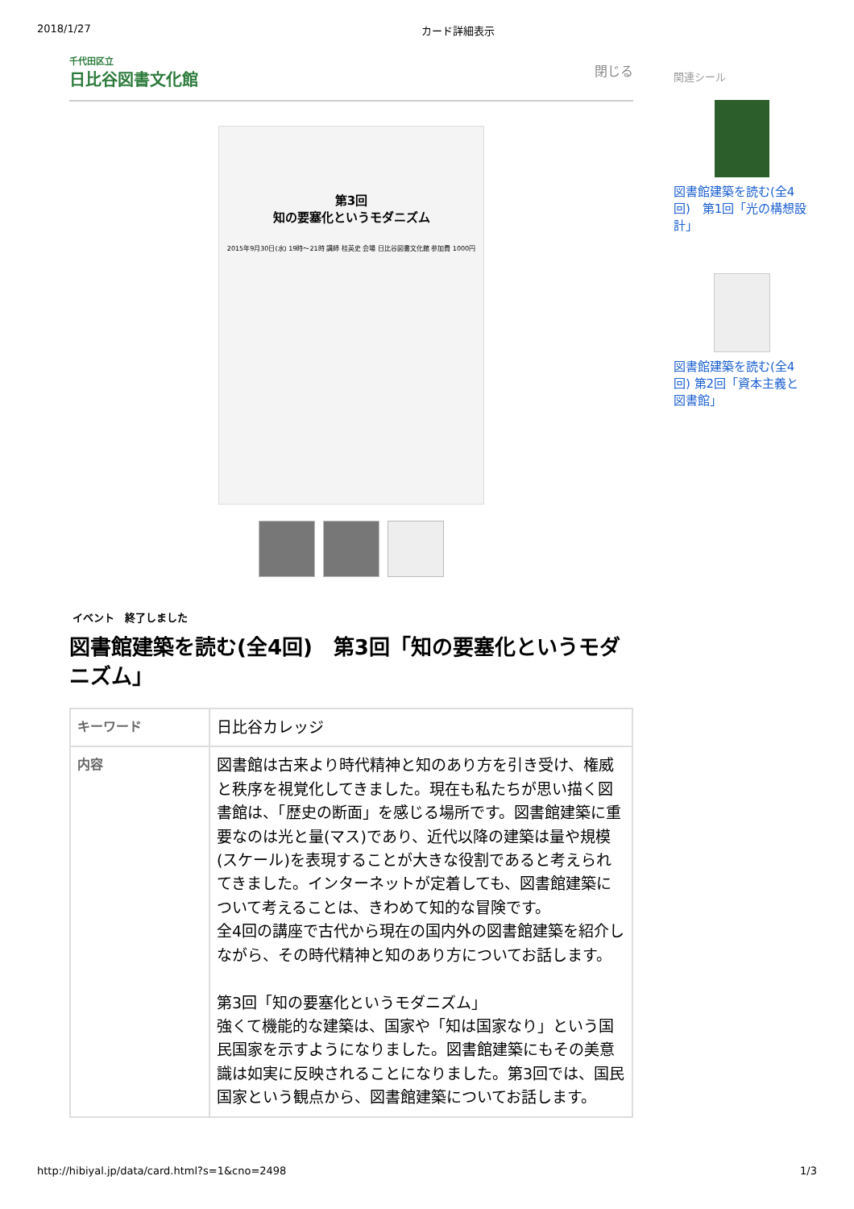2018/1/27 カード詳細表示
千代田区立
日比谷図書文化館
閉じる
第3回
知の要塞化というモダニズム
2015年9月30日(水) 19時～21時 講師 桂英史 会場 日比谷図書文化館 参加費 1000円
イベント　終了しました
図書館建築を読む(全4回)　第3回「知の要塞化というモダニズム」
| キーワード | 日比谷カレッジ |
| 内容 | 図書館は古来より時代精神と知のあり方を引き受け、権威と秩序を視覚化してきました。現在も私たちが思い描く図書館は、「歴史の断面」を感じる場所です。図書館建築に重要なのは光と量(マス)であり、近代以降の建築は量や規模(スケール)を表現することが大きな役割であると考えられてきました。インターネットが定着しても、図書館建築について考えることは、きわめて知的な冒険です。 全4回の講座で古代から現在の国内外の図書館建築を紹介しながら、その時代精神と知のあり方についてお話します。 第3回「知の要塞化というモダニズム」 強くて機能的な建築は、国家や「知は国家なり」という国民国家を示すようになりました。図書館建築にもその美意識は如実に反映されることになりました。第3回では、国民国家という観点から、図書館建築についてお話します。 |
関連シール
図書館建築を読む(全4回)　第1回「光の構想設計」
図書館建築を読む(全4回) 第2回「資本主義と図書館」
http://hibiyal.jp/data/card.html?s=1&cno=2498 1/3